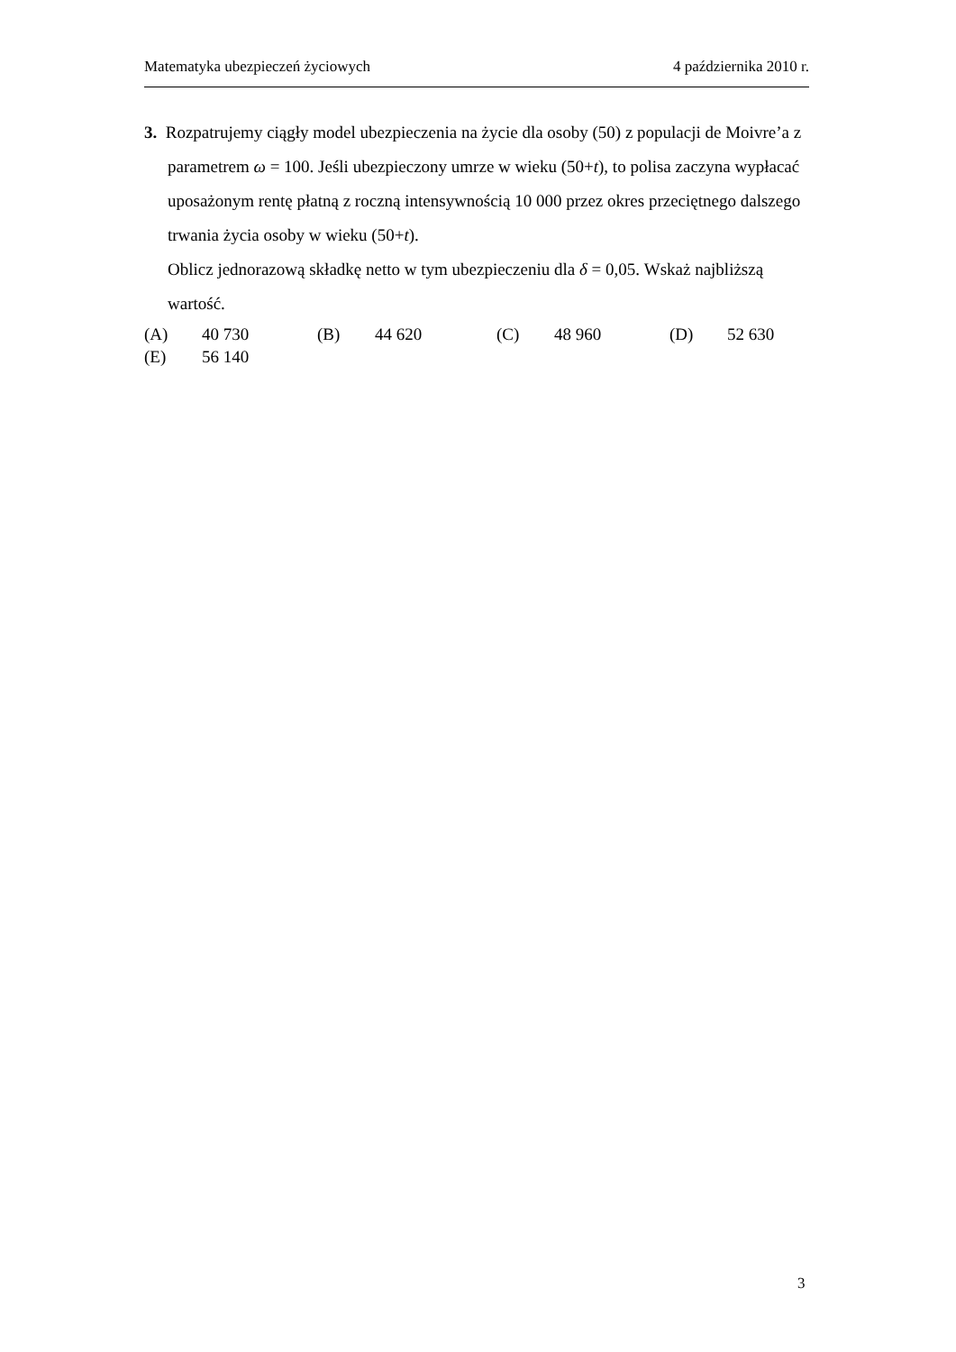Matematyka ubezpieczeń życiowych 4 października 2010 r.
3. Rozpatrujemy ciągły model ubezpieczenia na życie dla osoby (50) z populacji de Moivre’a z parametrem ω = 100. Jeśli ubezpieczony umrze w wieku (50+t), to polisa zaczyna wypłacać uposażonym rentę płatną z roczną intensywnością 10 000 przez okres przeciętnego dalszego trwania życia osoby w wieku (50+t).
Oblicz jednorazową składkę netto w tym ubezpieczeniu dla δ = 0,05. Wskaż najbliższą wartość.
(A) 40 730 (B) 44 620 (C) 48 960 (D) 52 630
(E) 56 140
3